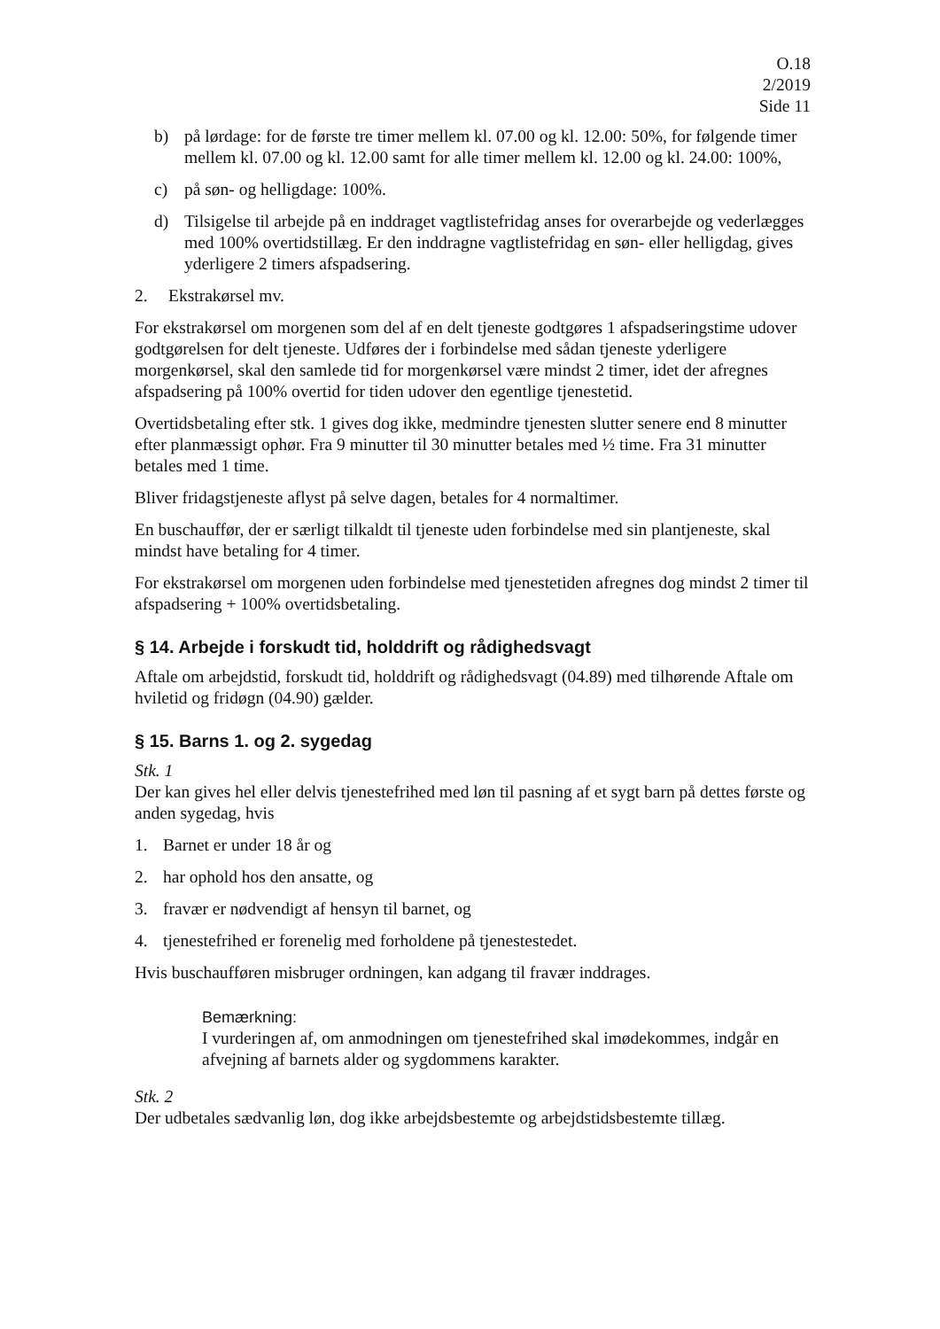O.18
2/2019
Side 11
b) på lørdage: for de første tre timer mellem kl. 07.00 og kl. 12.00: 50%, for følgende timer mellem kl. 07.00 og kl. 12.00 samt for alle timer mellem kl. 12.00 og kl. 24.00: 100%,
c) på søn- og helligdage: 100%.
d) Tilsigelse til arbejde på en inddraget vagtlistefridag anses for overarbejde og vederlægges med 100% overtidstillæg. Er den inddragne vagtlistefridag en søn- eller helligdag, gives yderligere 2 timers afspadsering.
2. Ekstrakørsel mv.
For ekstrakørsel om morgenen som del af en delt tjeneste godtgøres 1 afspadseringstime udover godtgørelsen for delt tjeneste. Udføres der i forbindelse med sådan tjeneste yderligere morgenkørsel, skal den samlede tid for morgenkørsel være mindst 2 timer, idet der afregnes afspadsering på 100% overtid for tiden udover den egentlige tjenestetid.
Overtidsbetaling efter stk. 1 gives dog ikke, medmindre tjenesten slutter senere end 8 minutter efter planmæssigt ophør. Fra 9 minutter til 30 minutter betales med ½ time. Fra 31 minutter betales med 1 time.
Bliver fridagstjeneste aflyst på selve dagen, betales for 4 normaltimer.
En buschauffør, der er særligt tilkaldt til tjeneste uden forbindelse med sin plantjeneste, skal mindst have betaling for 4 timer.
For ekstrakørsel om morgenen uden forbindelse med tjenestetiden afregnes dog mindst 2 timer til afspadsering + 100% overtidsbetaling.
§ 14. Arbejde i forskudt tid, holddrift og rådighedsvagt
Aftale om arbejdstid, forskudt tid, holddrift og rådighedsvagt (04.89) med tilhørende Aftale om hviletid og fridøgn (04.90) gælder.
§ 15. Barns 1. og 2. sygedag
Stk. 1
Der kan gives hel eller delvis tjenestefrihed med løn til pasning af et sygt barn på dettes første og anden sygedag, hvis
1. Barnet er under 18 år og
2. har ophold hos den ansatte, og
3. fravær er nødvendigt af hensyn til barnet, og
4. tjenestefrihed er forenelig med forholdene på tjenestestedet.
Hvis buschaufføren misbruger ordningen, kan adgang til fravær inddrages.
Bemærkning:
I vurderingen af, om anmodningen om tjenestefrihed skal imødekommes, indgår en afvejning af barnets alder og sygdommens karakter.
Stk. 2
Der udbetales sædvanlig løn, dog ikke arbejdsbestemte og arbejdstidsbestemte tillæg.